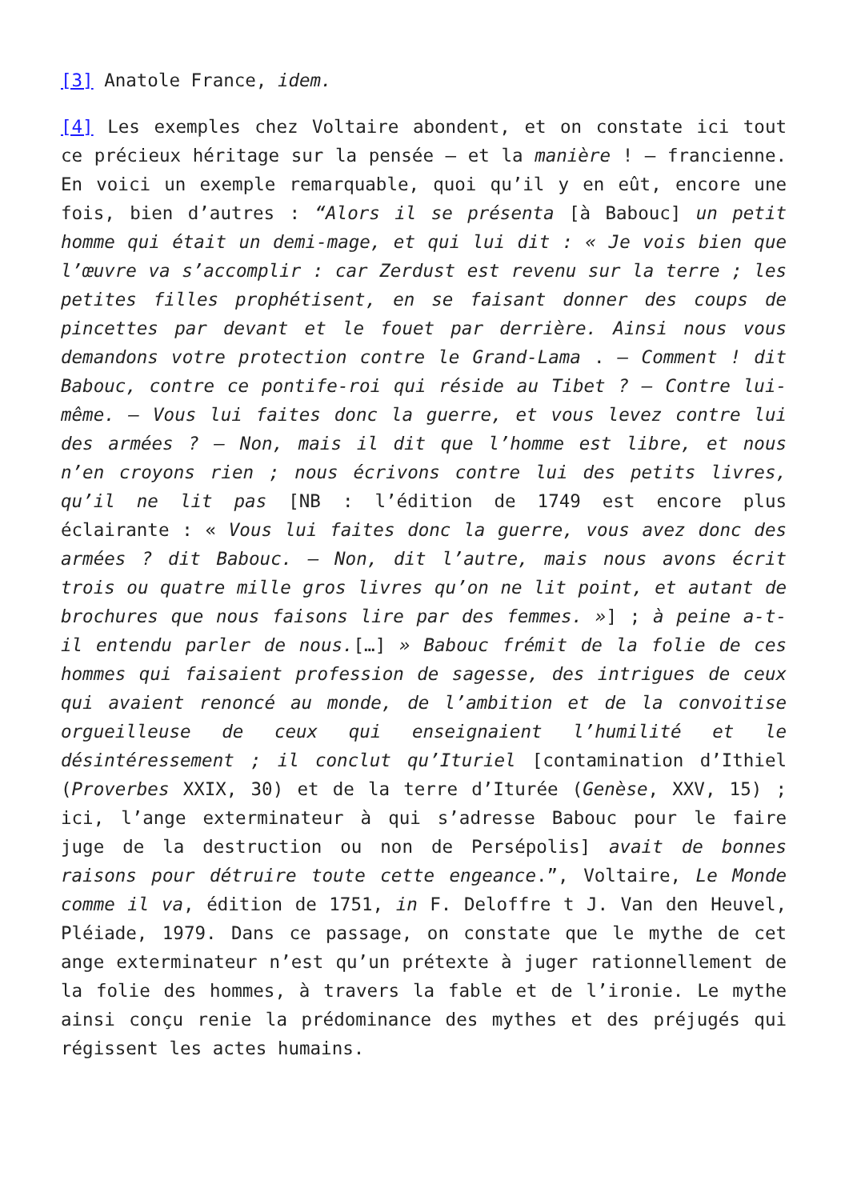[3] Anatole France, idem.
[4] Les exemples chez Voltaire abondent, et on constate ici tout ce précieux héritage sur la pensée – et la manière ! – francienne. En voici un exemple remarquable, quoi qu’il y en eût, encore une fois, bien d’autres : “Alors il se présenta [à Babouc] un petit homme qui était un demi-mage, et qui lui dit : « Je vois bien que l’œuvre va s’accomplir : car Zerdust est revenu sur la terre ; les petites filles prophétisent, en se faisant donner des coups de pincettes par devant et le fouet par derrière. Ainsi nous vous demandons votre protection contre le Grand-Lama . – Comment ! dit Babouc, contre ce pontife-roi qui réside au Tibet ? – Contre lui-même. – Vous lui faites donc la guerre, et vous levez contre lui des armées ? – Non, mais il dit que l’homme est libre, et nous n’en croyons rien ; nous écrivons contre lui des petits livres, qu’il ne lit pas [NB : l’édition de 1749 est encore plus éclairante : « Vous lui faites donc la guerre, vous avez donc des armées ? dit Babouc. – Non, dit l’autre, mais nous avons écrit trois ou quatre mille gros livres qu’on ne lit point, et autant de brochures que nous faisons lire par des femmes. »] ; à peine a-t-il entendu parler de nous.[…] » Babouc frémit de la folie de ces hommes qui faisaient profession de sagesse, des intrigues de ceux qui avaient renoncé au monde, de l’ambition et de la convoitise orgueilleuse de ceux qui enseignaient l’humilité et le désintéressement ; il conclut qu’Ituriel [contamination d’Ithiel (Proverbes XXIX, 30) et de la terre d’Iturée (Genèse, XXV, 15) ; ici, l’ange exterminateur à qui s’adresse Babouc pour le faire juge de la destruction ou non de Persépolis] avait de bonnes raisons pour détruire toute cette engeance.”, Voltaire, Le Monde comme il va, édition de 1751, in F. Deloffre t J. Van den Heuvel, Pléiade, 1979. Dans ce passage, on constate que le mythe de cet ange exterminateur n’est qu’un prétexte à juger rationnellement de la folie des hommes, à travers la fable et de l’ironie. Le mythe ainsi conçu renie la prédominance des mythes et des préjugés qui régissent les actes humains.